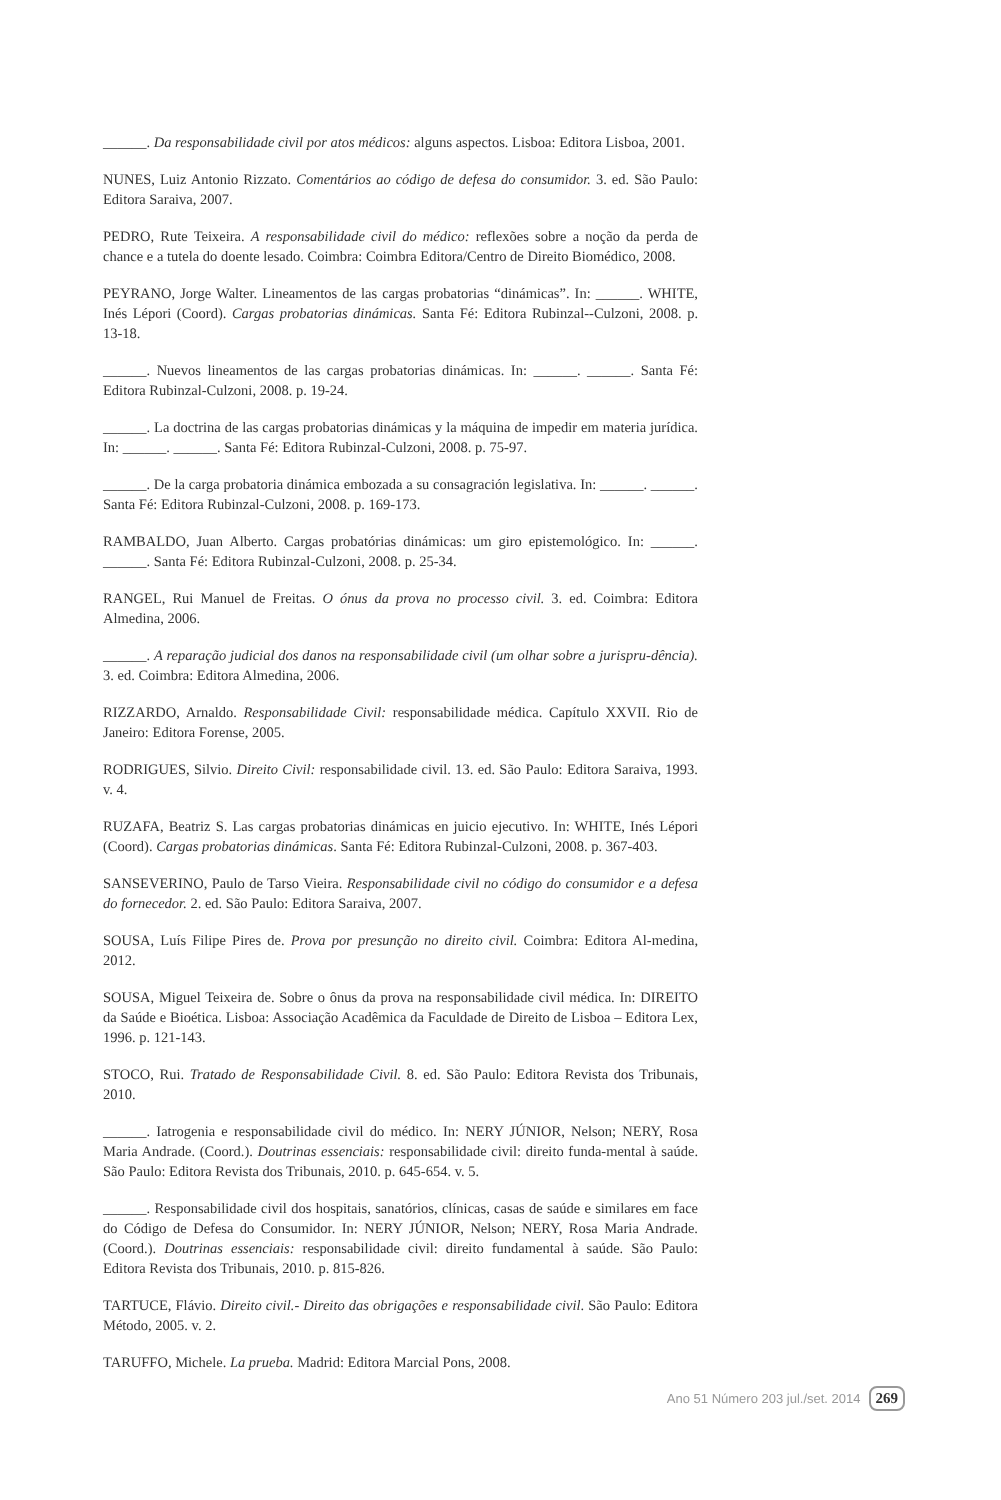______. Da responsabilidade civil por atos médicos: alguns aspectos. Lisboa: Editora Lisboa, 2001.
NUNES, Luiz Antonio Rizzato. Comentários ao código de defesa do consumidor. 3. ed. São Paulo: Editora Saraiva, 2007.
PEDRO, Rute Teixeira. A responsabilidade civil do médico: reflexões sobre a noção da perda de chance e a tutela do doente lesado. Coimbra: Coimbra Editora/Centro de Direito Biomédico, 2008.
PEYRANO, Jorge Walter. Lineamentos de las cargas probatorias “dinámicas”. In: ______. WHITE, Inés Lépori (Coord). Cargas probatorias dinámicas. Santa Fé: Editora Rubinzal--Culzoni, 2008. p. 13-18.
______. Nuevos lineamentos de las cargas probatorias dinámicas. In: ______. ______. Santa Fé: Editora Rubinzal-Culzoni, 2008. p. 19-24.
______. La doctrina de las cargas probatorias dinámicas y la máquina de impedir em materia jurídica. In: ______. ______. Santa Fé: Editora Rubinzal-Culzoni, 2008. p. 75-97.
______. De la carga probatoria dinámica embozada a su consagración legislativa. In: ______. ______. Santa Fé: Editora Rubinzal-Culzoni, 2008. p. 169-173.
RAMBALDO, Juan Alberto. Cargas probatórias dinámicas: um giro epistemológico. In: ______. ______. Santa Fé: Editora Rubinzal-Culzoni, 2008. p. 25-34.
RANGEL, Rui Manuel de Freitas. O ónus da prova no processo civil. 3. ed. Coimbra: Editora Almedina, 2006.
______. A reparação judicial dos danos na responsabilidade civil (um olhar sobre a jurispru-dência). 3. ed. Coimbra: Editora Almedina, 2006.
RIZZARDO, Arnaldo. Responsabilidade Civil: responsabilidade médica. Capítulo XXVII. Rio de Janeiro: Editora Forense, 2005.
RODRIGUES, Silvio. Direito Civil: responsabilidade civil. 13. ed. São Paulo: Editora Saraiva, 1993. v. 4.
RUZAFA, Beatriz S. Las cargas probatorias dinámicas en juicio ejecutivo. In: WHITE, Inés Lépori (Coord). Cargas probatorias dinámicas. Santa Fé: Editora Rubinzal-Culzoni, 2008. p. 367-403.
SANSEVERINO, Paulo de Tarso Vieira. Responsabilidade civil no código do consumidor e a defesa do fornecedor. 2. ed. São Paulo: Editora Saraiva, 2007.
SOUSA, Luís Filipe Pires de. Prova por presunção no direito civil. Coimbra: Editora Al-medina, 2012.
SOUSA, Miguel Teixeira de. Sobre o ônus da prova na responsabilidade civil médica. In: DIREITO da Saúde e Bioética. Lisboa: Associação Acadêmica da Faculdade de Direito de Lisboa – Editora Lex, 1996. p. 121-143.
STOCO, Rui. Tratado de Responsabilidade Civil. 8. ed. São Paulo: Editora Revista dos Tribunais, 2010.
______. Iatrogenia e responsabilidade civil do médico. In: NERY JÚNIOR, Nelson; NERY, Rosa Maria Andrade. (Coord.). Doutrinas essenciais: responsabilidade civil: direito funda-mental à saúde. São Paulo: Editora Revista dos Tribunais, 2010. p. 645-654. v. 5.
______. Responsabilidade civil dos hospitais, sanatórios, clínicas, casas de saúde e similares em face do Código de Defesa do Consumidor. In: NERY JÚNIOR, Nelson; NERY, Rosa Maria Andrade. (Coord.). Doutrinas essenciais: responsabilidade civil: direito fundamental à saúde. São Paulo: Editora Revista dos Tribunais, 2010. p. 815-826.
TARTUCE, Flávio. Direito civil.- Direito das obrigações e responsabilidade civil. São Paulo: Editora Método, 2005. v. 2.
TARUFFO, Michele. La prueba. Madrid: Editora Marcial Pons, 2008.
Ano 51 Número 203 jul./set. 2014 269